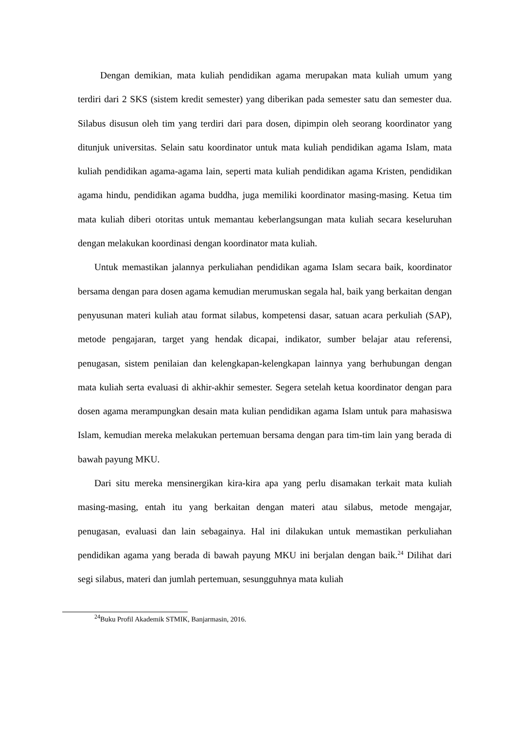Dengan demikian, mata kuliah pendidikan agama merupakan mata kuliah umum yang terdiri dari 2 SKS (sistem kredit semester) yang diberikan pada semester satu dan semester dua. Silabus disusun oleh tim yang terdiri dari para dosen, dipimpin oleh seorang koordinator yang ditunjuk universitas. Selain satu koordinator untuk mata kuliah pendidikan agama Islam, mata kuliah pendidikan agama-agama lain, seperti mata kuliah pendidikan agama Kristen, pendidikan agama hindu, pendidikan agama buddha, juga memiliki koordinator masing-masing. Ketua tim mata kuliah diberi otoritas untuk memantau keberlangsungan mata kuliah secara keseluruhan dengan melakukan koordinasi dengan koordinator mata kuliah.
Untuk memastikan jalannya perkuliahan pendidikan agama Islam secara baik, koordinator bersama dengan para dosen agama kemudian merumuskan segala hal, baik yang berkaitan dengan penyusunan materi kuliah atau format silabus, kompetensi dasar, satuan acara perkuliah (SAP), metode pengajaran, target yang hendak dicapai, indikator, sumber belajar atau referensi, penugasan, sistem penilaian dan kelengkapan-kelengkapan lainnya yang berhubungan dengan mata kuliah serta evaluasi di akhir-akhir semester. Segera setelah ketua koordinator dengan para dosen agama merampungkan desain mata kulian pendidikan agama Islam untuk para mahasiswa Islam, kemudian mereka melakukan pertemuan bersama dengan para tim-tim lain yang berada di bawah payung MKU.
Dari situ mereka mensinergikan kira-kira apa yang perlu disamakan terkait mata kuliah masing-masing, entah itu yang berkaitan dengan materi atau silabus, metode mengajar, penugasan, evaluasi dan lain sebagainya. Hal ini dilakukan untuk memastikan perkuliahan pendidikan agama yang berada di bawah payung MKU ini berjalan dengan baik.<sup>24</sup> Dilihat dari segi silabus, materi dan jumlah pertemuan, sesungguhnya mata kuliah
<sup>24</sup> Buku Profil Akademik STMIK, Banjarmasin, 2016.